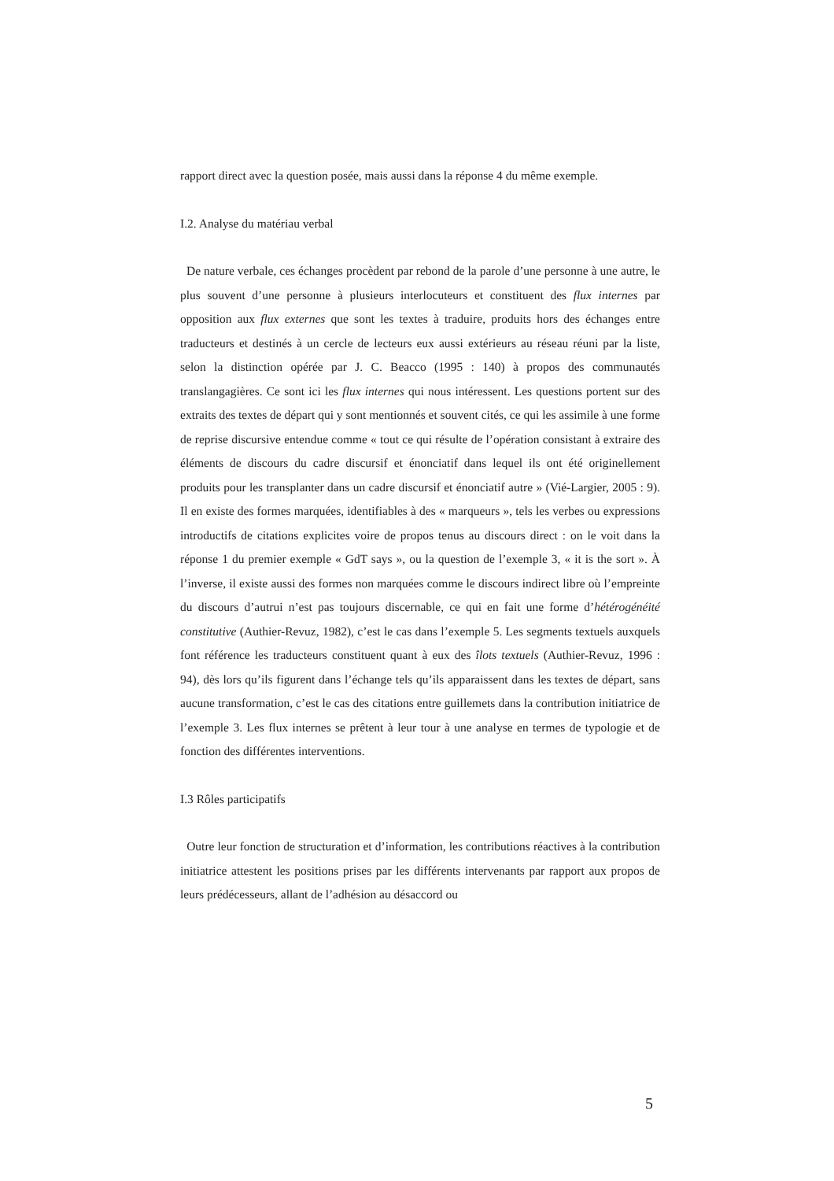rapport direct avec la question posée, mais aussi dans la réponse 4 du même exemple.
I.2. Analyse du matériau verbal
De nature verbale, ces échanges procèdent par rebond de la parole d’une personne à une autre, le plus souvent d’une personne à plusieurs interlocuteurs et constituent des flux internes par opposition aux flux externes que sont les textes à traduire, produits hors des échanges entre traducteurs et destinés à un cercle de lecteurs eux aussi extérieurs au réseau réuni par la liste, selon la distinction opérée par J. C. Beacco (1995 : 140) à propos des communautés translangagières. Ce sont ici les flux internes qui nous intéressent. Les questions portent sur des extraits des textes de départ qui y sont mentionnés et souvent cités, ce qui les assimile à une forme de reprise discursive entendue comme « tout ce qui résulte de l’opération consistant à extraire des éléments de discours du cadre discursif et énonciatif dans lequel ils ont été originellement produits pour les transplanter dans un cadre discursif et énonciatif autre » (Vié-Largier, 2005 : 9). Il en existe des formes marquées, identifiables à des « marqueurs », tels les verbes ou expressions introductifs de citations explicites voire de propos tenus au discours direct : on le voit dans la réponse 1 du premier exemple « GdT says », ou la question de l’exemple 3, « it is the sort ». À l’inverse, il existe aussi des formes non marquées comme le discours indirect libre où l’empreinte du discours d’autrui n’est pas toujours discernable, ce qui en fait une forme d’hétérogénéité constitutive (Authier-Revuz, 1982), c’est le cas dans l’exemple 5. Les segments textuels auxquels font référence les traducteurs constituent quant à eux des îlots textuels (Authier-Revuz, 1996 : 94), dès lors qu’ils figurent dans l’échange tels qu’ils apparaissent dans les textes de départ, sans aucune transformation, c’est le cas des citations entre guillemets dans la contribution initiatrice de l’exemple 3. Les flux internes se prêtent à leur tour à une analyse en termes de typologie et de fonction des différentes interventions.
I.3 Rôles participatifs
Outre leur fonction de structuration et d’information, les contributions réactives à la contribution initiatrice attestent les positions prises par les différents intervenants par rapport aux propos de leurs prédécesseurs, allant de l’adhésion au désaccord ou
5